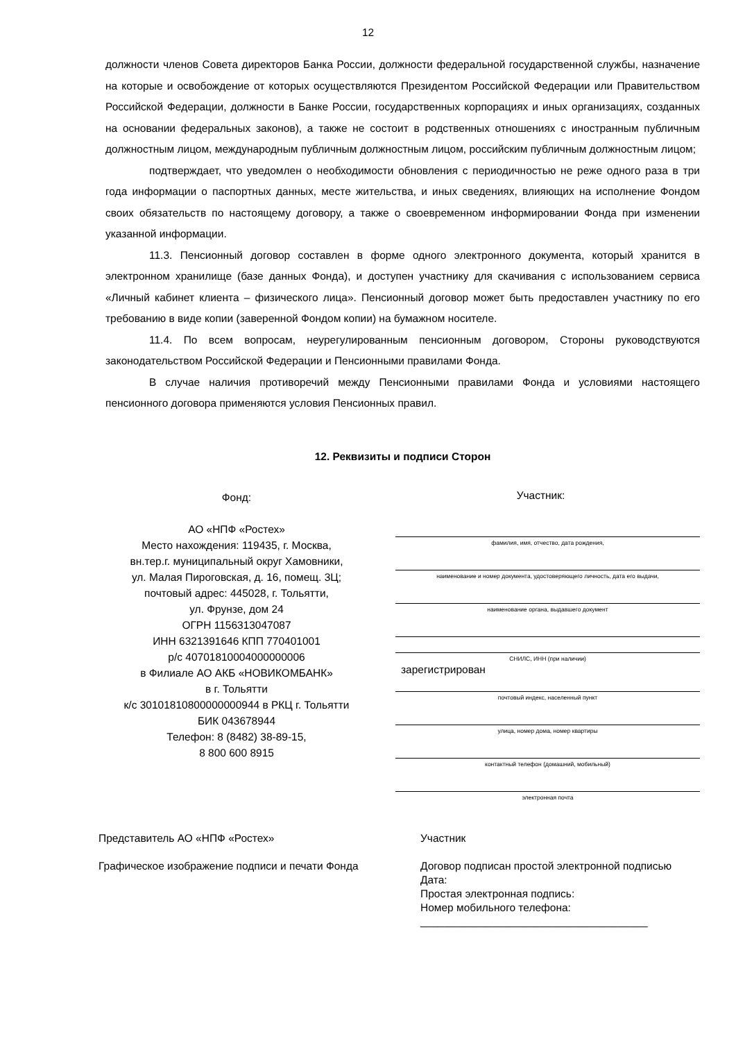12
должности членов Совета директоров Банка России, должности федеральной государственной службы, назначение на которые и освобождение от которых осуществляются Президентом Российской Федерации или Правительством Российской Федерации, должности в Банке России, государственных корпорациях и иных организациях, созданных на основании федеральных законов), а также не состоит в родственных отношениях с иностранным публичным должностным лицом, международным публичным должностным лицом, российским публичным должностным лицом;
подтверждает, что уведомлен о необходимости обновления с периодичностью не реже одного раза в три года информации о паспортных данных, месте жительства, и иных сведениях, влияющих на исполнение Фондом своих обязательств по настоящему договору, а также о своевременном информировании Фонда при изменении указанной информации.
11.3. Пенсионный договор составлен в форме одного электронного документа, который хранится в электронном хранилище (базе данных Фонда), и доступен участнику для скачивания с использованием сервиса «Личный кабинет клиента – физического лица». Пенсионный договор может быть предоставлен участнику по его требованию в виде копии (заверенной Фондом копии) на бумажном носителе.
11.4. По всем вопросам, неурегулированным пенсионным договором, Стороны руководствуются законодательством Российской Федерации и Пенсионными правилами Фонда.
В случае наличия противоречий между Пенсионными правилами Фонда и условиями настоящего пенсионного договора применяются условия Пенсионных правил.
12. Реквизиты и подписи Сторон
Фонд:
АО «НПФ «Ростех»
Место нахождения: 119435, г. Москва,
вн.тер.г. муниципальный округ Хамовники,
ул. Малая Пироговская, д. 16, помещ. 3Ц;
почтовый адрес: 445028, г. Тольятти,
ул. Фрунзе, дом 24
ОГРН 1156313047087
ИНН 6321391646 КПП 770401001
р/с 40701810004000000006
в Филиале АО АКБ «НОВИКОМБАНК»
в г. Тольятти
к/с 30101810800000000944 в РКЦ г. Тольятти
БИК 043678944
Телефон: 8 (8482) 38-89-15,
8 800 600 8915
Участник:
фамилия, имя, отчество, дата рождения,
наименование и номер документа, удостоверяющего личность, дата его выдачи,
наименование органа, выдавшего документ
СНИЛС, ИНН (при наличии)
зарегистрирован
почтовый индекс, населенный пункт
улица, номер дома, номер квартиры
контактный телефон (домашний, мобильный)
электронная почта
Представитель АО «НПФ «Ростех»
Графическое изображение подписи и печати Фонда
Участник
Договор подписан простой электронной подписью
Дата:
Простая электронная подпись:
Номер мобильного телефона:
______________________________________